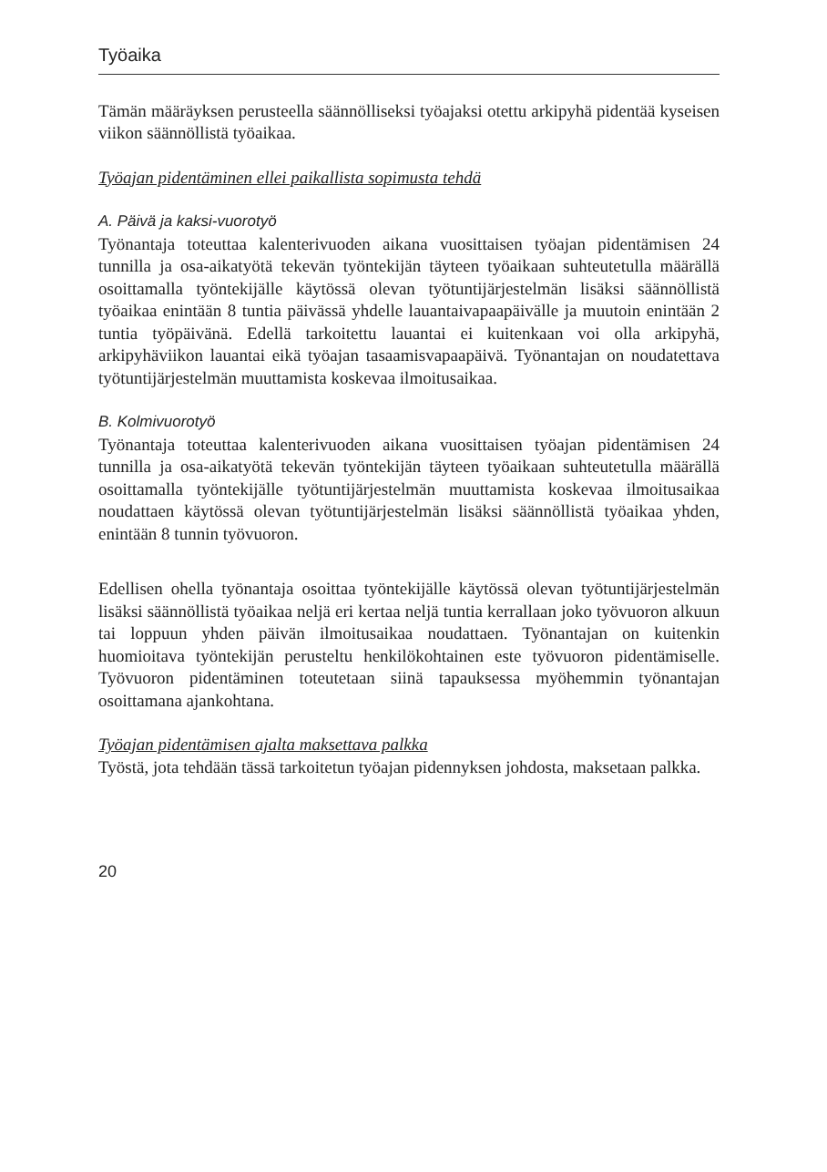Työaika
Tämän määräyksen perusteella säännölliseksi työajaksi otettu arkipyhä pidentää kyseisen viikon säännöllistä työaikaa.
Työajan pidentäminen ellei paikallista sopimusta tehdä
A. Päivä ja kaksi-vuorotyö
Työnantaja toteuttaa kalenterivuoden aikana vuosittaisen työajan pidentämisen 24 tunnilla ja osa-aikatyötä tekevän työntekijän täyteen työaikaan suhteutetulla määrällä osoittamalla työntekijälle käytössä olevan työtuntijärjestelmän lisäksi säännöllistä työaikaa enintään 8 tuntia päivässä yhdelle lauantaivapaapäivälle ja muutoin enintään 2 tuntia työpäivänä. Edellä tarkoitettu lauantai ei kuitenkaan voi olla arkipyhä, arkipyhäviikon lauantai eikä työajan tasaamisvapaapäivä. Työnantajan on noudatettava työtuntijärjestelmän muuttamista koskevaa ilmoitusaikaa.
B. Kolmivuorotyö
Työnantaja toteuttaa kalenterivuoden aikana vuosittaisen työajan pidentämisen 24 tunnilla ja osa-aikatyötä tekevän työntekijän täyteen työaikaan suhteutetulla määrällä osoittamalla työntekijälle työtuntijärjestelmän muuttamista koskevaa ilmoitusaikaa noudattaen käytössä olevan työtuntijärjestelmän lisäksi säännöllistä työaikaa yhden, enintään 8 tunnin työvuoron.
Edellisen ohella työnantaja osoittaa työntekijälle käytössä olevan työtuntijärjestelmän lisäksi säännöllistä työaikaa neljä eri kertaa neljä tuntia kerrallaan joko työvuoron alkuun tai loppuun yhden päivän ilmoitusaikaa noudattaen. Työnantajan on kuitenkin huomioitava työntekijän perusteltu henkilökohtainen este työvuoron pidentämiselle. Työvuoron pidentäminen toteutetaan siinä tapauksessa myöhemmin työnantajan osoittamana ajankohtana.
Työajan pidentämisen ajalta maksettava palkka
Työstä, jota tehdään tässä tarkoitetun työajan pidennyksen johdosta, maksetaan palkka.
20